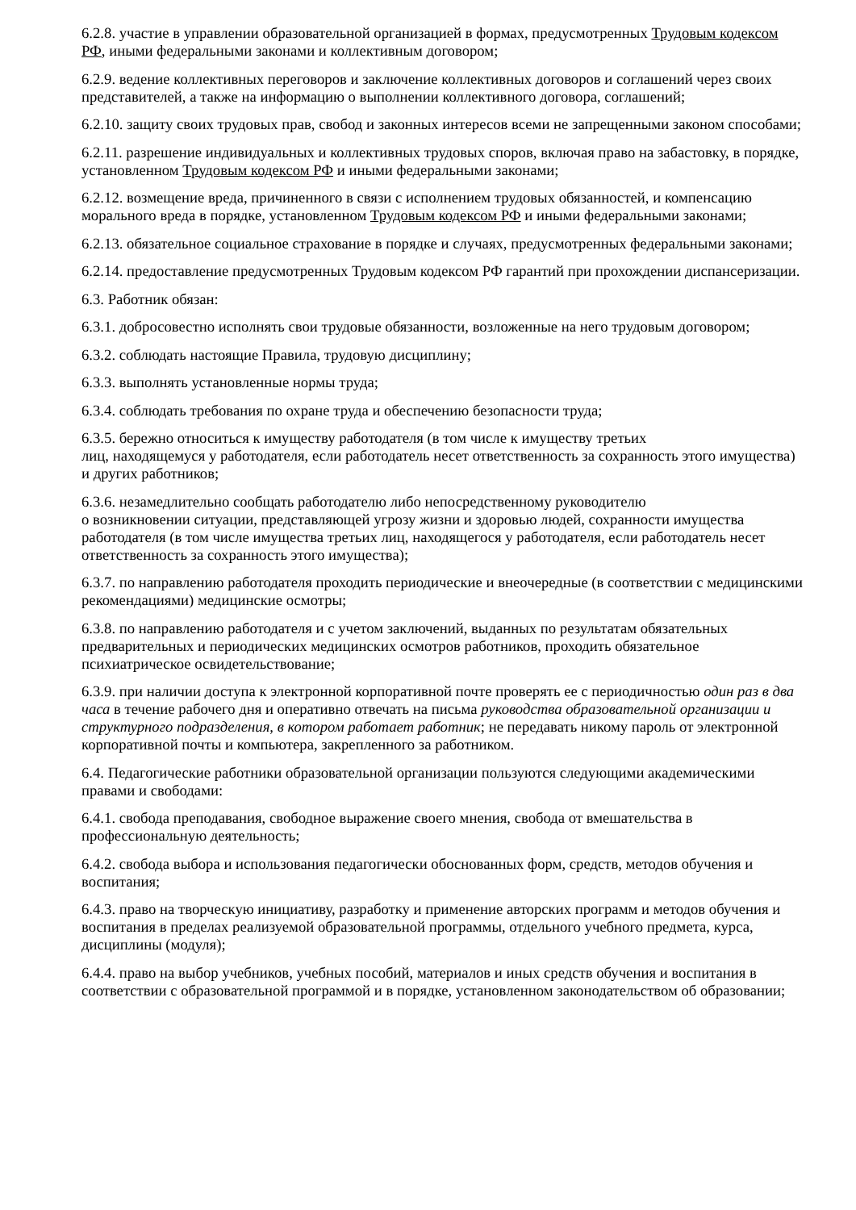6.2.8. участие в управлении образовательной организацией в формах, предусмотренных Трудовым кодексом РФ, иными федеральными законами и коллективным договором;
6.2.9. ведение коллективных переговоров и заключение коллективных договоров и соглашений через своих представителей, а также на информацию о выполнении коллективного договора, соглашений;
6.2.10. защиту своих трудовых прав, свобод и законных интересов всеми не запрещенными законом способами;
6.2.11. разрешение индивидуальных и коллективных трудовых споров, включая право на забастовку, в порядке, установленном Трудовым кодексом РФ и иными федеральными законами;
6.2.12. возмещение вреда, причиненного в связи с исполнением трудовых обязанностей, и компенсацию морального вреда в порядке, установленном Трудовым кодексом РФ и иными федеральными законами;
6.2.13. обязательное социальное страхование в порядке и случаях, предусмотренных федеральными законами;
6.2.14. предоставление предусмотренных Трудовым кодексом РФ гарантий при прохождении диспансеризации.
6.3. Работник обязан:
6.3.1. добросовестно исполнять свои трудовые обязанности, возложенные на него трудовым договором;
6.3.2. соблюдать настоящие Правила, трудовую дисциплину;
6.3.3. выполнять установленные нормы труда;
6.3.4. соблюдать требования по охране труда и обеспечению безопасности труда;
6.3.5. бережно относиться к имуществу работодателя (в том числе к имуществу третьих
лиц, находящемуся у работодателя, если работодатель несет ответственность за сохранность этого имущества) и других работников;
6.3.6. незамедлительно сообщать работодателю либо непосредственному руководителю
о возникновении ситуации, представляющей угрозу жизни и здоровью людей, сохранности имущества работодателя (в том числе имущества третьих лиц, находящегося у работодателя, если работодатель несет ответственность за сохранность этого имущества);
6.3.7. по направлению работодателя проходить периодические и внеочередные (в соответствии с медицинскими рекомендациями) медицинские осмотры;
6.3.8. по направлению работодателя и с учетом заключений, выданных по результатам обязательных предварительных и периодических медицинских осмотров работников, проходить обязательное психиатрическое освидетельствование;
6.3.9. при наличии доступа к электронной корпоративной почте проверять ее с периодичностью один раз в два часа в течение рабочего дня и оперативно отвечать на письма руководства образовательной организации и структурного подразделения, в котором работает работник; не передавать никому пароль от электронной корпоративной почты и компьютера, закрепленного за работником.
6.4. Педагогические работники образовательной организации пользуются следующими академическими правами и свободами:
6.4.1. свобода преподавания, свободное выражение своего мнения, свобода от вмешательства в профессиональную деятельность;
6.4.2. свобода выбора и использования педагогически обоснованных форм, средств, методов обучения и воспитания;
6.4.3. право на творческую инициативу, разработку и применение авторских программ и методов обучения и воспитания в пределах реализуемой образовательной программы, отдельного учебного предмета, курса, дисциплины (модуля);
6.4.4. право на выбор учебников, учебных пособий, материалов и иных средств обучения и воспитания в соответствии с образовательной программой и в порядке, установленном законодательством об образовании;